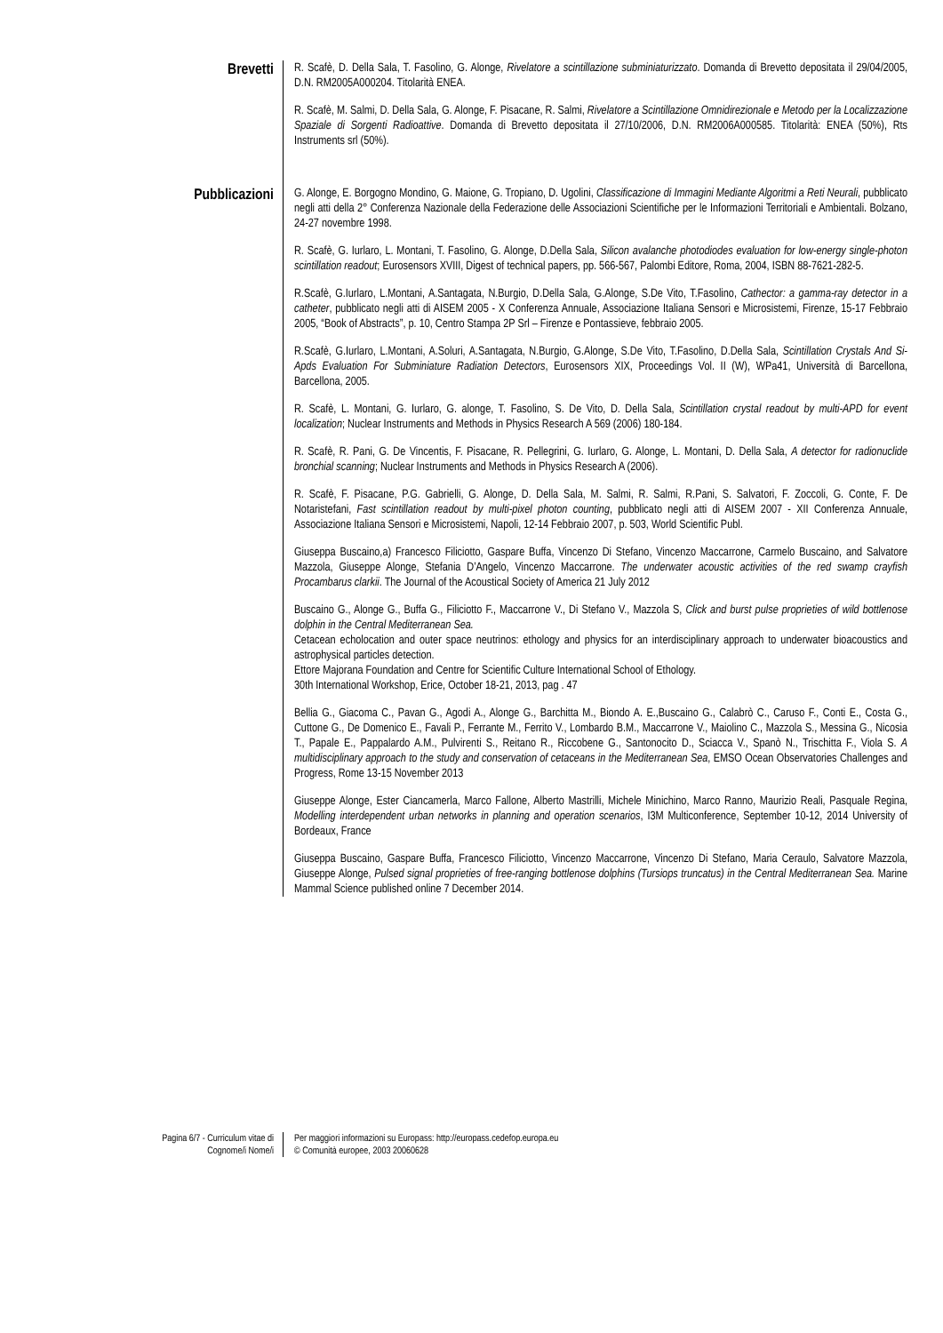Brevetti
R. Scafè, D. Della Sala, T. Fasolino, G. Alonge, Rivelatore a scintillazione subminiaturizzato. Domanda di Brevetto depositata il 29/04/2005, D.N. RM2005A000204. Titolarità ENEA.
R. Scafè, M. Salmi, D. Della Sala, G. Alonge, F. Pisacane, R. Salmi, Rivelatore a Scintillazione Omnidirezionale e Metodo per la Localizzazione Spaziale di Sorgenti Radioattive. Domanda di Brevetto depositata il 27/10/2006, D.N. RM2006A000585. Titolarità: ENEA (50%), Rts Instruments srl (50%).
Pubblicazioni
G. Alonge, E. Borgogno Mondino, G. Maione, G. Tropiano, D. Ugolini, Classificazione di Immagini Mediante Algoritmi a Reti Neurali, pubblicato negli atti della 2° Conferenza Nazionale della Federazione delle Associazioni Scientifiche per le Informazioni Territoriali e Ambientali. Bolzano, 24-27 novembre 1998.
R. Scafè, G. Iurlaro, L. Montani, T. Fasolino, G. Alonge, D.Della Sala, Silicon avalanche photodiodes evaluation for low-energy single-photon scintillation readout; Eurosensors XVIII, Digest of technical papers, pp. 566-567, Palombi Editore, Roma, 2004, ISBN 88-7621-282-5.
R.Scafè, G.Iurlaro, L.Montani, A.Santagata, N.Burgio, D.Della Sala, G.Alonge, S.De Vito, T.Fasolino, Cathector: a gamma-ray detector in a catheter, pubblicato negli atti di AISEM 2005 - X Conferenza Annuale, Associazione Italiana Sensori e Microsistemi, Firenze, 15-17 Febbraio 2005, “Book of Abstracts”, p. 10, Centro Stampa 2P Srl – Firenze e Pontassieve, febbraio 2005.
R.Scafè, G.Iurlaro, L.Montani, A.Soluri, A.Santagata, N.Burgio, G.Alonge, S.De Vito, T.Fasolino, D.Della Sala, Scintillation Crystals And Si-Apds Evaluation For Subminiature Radiation Detectors, Eurosensors XIX, Proceedings Vol. II (W), WPa41, Università di Barcellona, Barcellona, 2005.
R. Scafè, L. Montani, G. Iurlaro, G. alonge, T. Fasolino, S. De Vito, D. Della Sala, Scintillation crystal readout by multi-APD for event localization; Nuclear Instruments and Methods in Physics Research A 569 (2006) 180-184.
R. Scafè, R. Pani, G. De Vincentis, F. Pisacane, R. Pellegrini, G. Iurlaro, G. Alonge, L. Montani, D. Della Sala, A detector for radionuclide bronchial scanning; Nuclear Instruments and Methods in Physics Research A (2006).
R. Scafè, F. Pisacane, P.G. Gabrielli, G. Alonge, D. Della Sala, M. Salmi, R. Salmi, R.Pani, S. Salvatori, F. Zoccoli, G. Conte, F. De Notaristefani, Fast scintillation readout by multi-pixel photon counting, pubblicato negli atti di AISEM 2007 - XII Conferenza Annuale, Associazione Italiana Sensori e Microsistemi, Napoli, 12-14 Febbraio 2007, p. 503, World Scientific Publ.
Giuseppa Buscaino,a) Francesco Filiciotto, Gaspare Buffa, Vincenzo Di Stefano, Vincenzo Maccarrone, Carmelo Buscaino, and Salvatore Mazzola, Giuseppe Alonge, Stefania D’Angelo, Vincenzo Maccarrone. The underwater acoustic activities of the red swamp crayfish Procambarus clarkii. The Journal of the Acoustical Society of America 21 July 2012
Buscaino G., Alonge G., Buffa G., Filiciotto F., Maccarrone V., Di Stefano V., Mazzola S, Click and burst pulse proprieties of wild bottlenose dolphin in the Central Mediterranean Sea.
Cetacean echolocation and outer space neutrinos: ethology and physics for an interdisciplinary approach to underwater bioacoustics and astrophysical particles detection.
Ettore Majorana Foundation and Centre for Scientific Culture International School of Ethology.
30th International Workshop, Erice, October 18-21, 2013, pag . 47
Bellia G., Giacoma C., Pavan G., Agodi A., Alonge G., Barchitta M., Biondo A. E.,Buscaino G., Calabrò C., Caruso F., Conti E., Costa G., Cuttone G., De Domenico E., Favali P., Ferrante M., Ferrito V., Lombardo B.M., Maccarrone V., Maiolino C., Mazzola S., Messina G., Nicosia T., Papale E., Pappalardo A.M., Pulvirenti S., Reitano R., Riccobene G., Santonocito D., Sciacca V., Spanò N., Trischitta F., Viola S. A multidisciplinary approach to the study and conservation of cetaceans in the Mediterranean Sea, EMSO Ocean Observatories Challenges and Progress, Rome 13-15 November 2013
Giuseppe Alonge, Ester Ciancamerla, Marco Fallone, Alberto Mastrilli, Michele Minichino, Marco Ranno, Maurizio Reali, Pasquale Regina, Modelling interdependent urban networks in planning and operation scenarios, I3M Multiconference, September 10-12, 2014 University of Bordeaux, France
Giuseppa Buscaino, Gaspare Buffa, Francesco Filiciotto, Vincenzo Maccarrone, Vincenzo Di Stefano, Maria Ceraulo, Salvatore Mazzola, Giuseppe Alonge, Pulsed signal proprieties of free-ranging bottlenose dolphins (Tursiops truncatus) in the Central Mediterranean Sea. Marine Mammal Science published online 7 December 2014.
Pagina 6/7 - Curriculum vitae di
Cognome/i Nome/i
Per maggiori informazioni su Europass: http://europass.cedefop.europa.eu
© Comunità europee, 2003 20060628